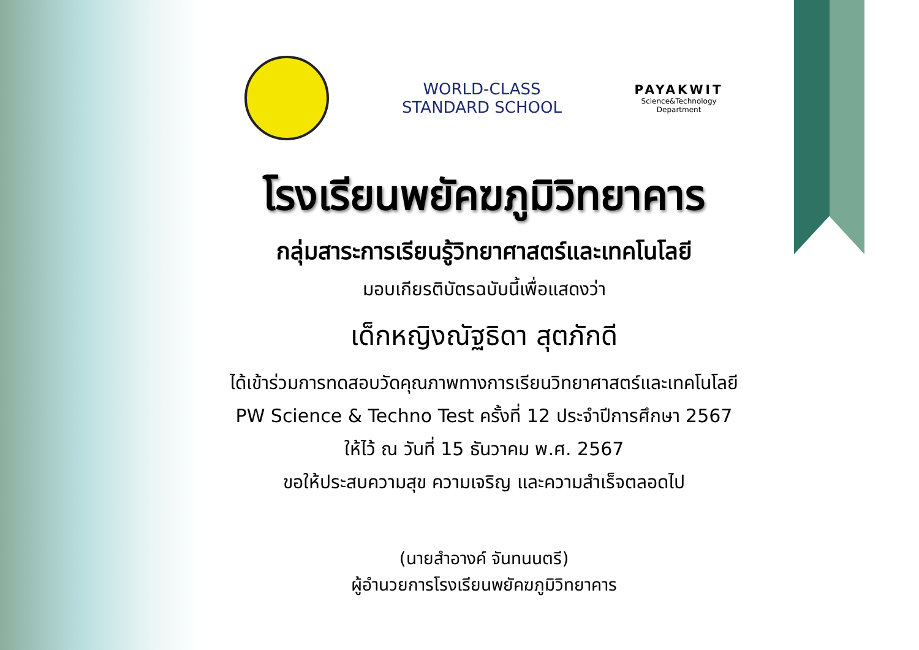WORLD-CLASS
STANDARD SCHOOL
PAYAKWIT
Science&Technology
Department
โรงเรียนพยัคฆภูมิวิทยาคาร
กลุ่มสาระการเรียนรู้วิทยาศาสตร์และเทคโนโลยี
มอบเกียรติบัตรฉบับนี้เพื่อแสดงว่า
เด็กหญิงณัฐธิดา สุตภักดี
ได้เข้าร่วมการทดสอบวัดคุณภาพทางการเรียนวิทยาศาสตร์และเทคโนโลยี
PW Science & Techno Test ครั้งที่ 12 ประจำปีการศึกษา 2567
ให้ไว้ ณ วันที่ 15 ธันวาคม พ.ศ. 2567
ขอให้ประสบความสุข ความเจริญ และความสำเร็จตลอดไป
(นายสำอางค์ จันทนนตรี)
ผู้อำนวยการโรงเรียนพยัคฆภูมิวิทยาคาร